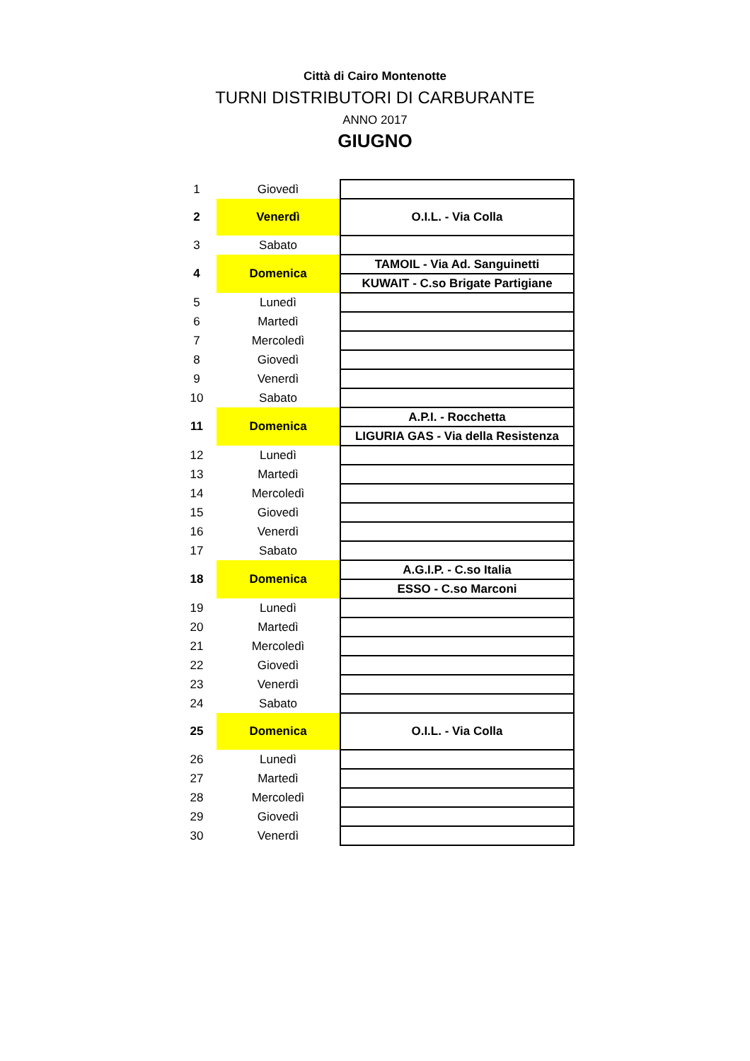Città di Cairo Montenotte
TURNI DISTRIBUTORI DI CARBURANTE
ANNO 2017
GIUGNO
| 1 | Giovedì | |
| 2 | Venerdì | O.I.L. - Via Colla |
| 3 | Sabato | |
| 4 | Domenica | TAMOIL - Via Ad. Sanguinetti |
| | | KUWAIT - C.so Brigate Partigiane |
| 5 | Lunedì | |
| 6 | Martedì | |
| 7 | Mercoledì | |
| 8 | Giovedì | |
| 9 | Venerdì | |
| 10 | Sabato | |
| 11 | Domenica | A.P.I. - Rocchetta |
| | | LIGURIA GAS - Via della Resistenza |
| 12 | Lunedì | |
| 13 | Martedì | |
| 14 | Mercoledì | |
| 15 | Giovedì | |
| 16 | Venerdì | |
| 17 | Sabato | |
| 18 | Domenica | A.G.I.P. - C.so Italia |
| | | ESSO - C.so Marconi |
| 19 | Lunedì | |
| 20 | Martedì | |
| 21 | Mercoledì | |
| 22 | Giovedì | |
| 23 | Venerdì | |
| 24 | Sabato | |
| 25 | Domenica | O.I.L. - Via Colla |
| 26 | Lunedì | |
| 27 | Martedì | |
| 28 | Mercoledì | |
| 29 | Giovedì | |
| 30 | Venerdì | |